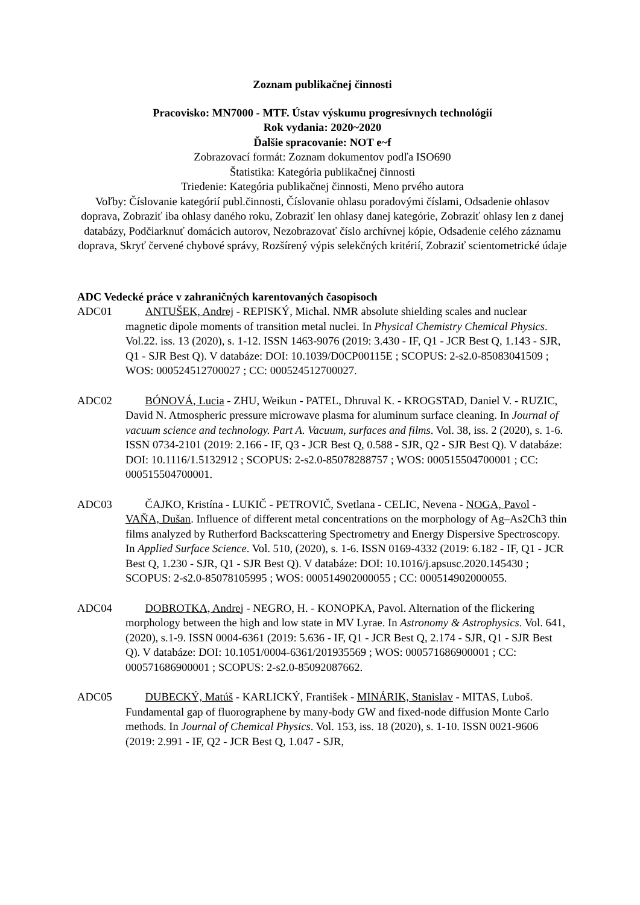Zoznam publikačnej činnosti
Pracovisko: MN7000 - MTF. Ústav výskumu progresívnych technológií
Rok vydania: 2020~2020
Ďalšie spracovanie: NOT e~f
Zobrazovací formát: Zoznam dokumentov podľa ISO690
Štatistika: Kategória publikačnej činnosti
Triedenie: Kategória publikačnej činnosti, Meno prvého autora
Voľby: Číslovanie kategórií publ.činnosti, Číslovanie ohlasu poradovými číslami, Odsadenie ohlasov doprava, Zobraziť iba ohlasy daného roku, Zobraziť len ohlasy danej kategórie, Zobraziť ohlasy len z danej databázy, Podčiarknuť domácich autorov, Nezobrazovať číslo archívnej kópie, Odsadenie celého záznamu doprava, Skryť červené chybové správy, Rozšírený výpis selekčných kritérií, Zobraziť scientometrické údaje
ADC Vedecké práce v zahraničných karentovaných časopisoch
ADC01 ANTUŠEK, Andrej - REPISKÝ, Michal. NMR absolute shielding scales and nuclear magnetic dipole moments of transition metal nuclei. In Physical Chemistry Chemical Physics. Vol.22. iss. 13 (2020), s. 1-12. ISSN 1463-9076 (2019: 3.430 - IF, Q1 - JCR Best Q, 1.143 - SJR, Q1 - SJR Best Q). V databáze: DOI: 10.1039/D0CP00115E ; SCOPUS: 2-s2.0-85083041509 ; WOS: 000524512700027 ; CC: 000524512700027.
ADC02 BÓNOVÁ, Lucia - ZHU, Weikun - PATEL, Dhruval K. - KROGSTAD, Daniel V. - RUZIC, David N. Atmospheric pressure microwave plasma for aluminum surface cleaning. In Journal of vacuum science and technology. Part A. Vacuum, surfaces and films. Vol. 38, iss. 2 (2020), s. 1-6. ISSN 0734-2101 (2019: 2.166 - IF, Q3 - JCR Best Q, 0.588 - SJR, Q2 - SJR Best Q). V databáze: DOI: 10.1116/1.5132912 ; SCOPUS: 2-s2.0-85078288757 ; WOS: 000515504700001 ; CC: 000515504700001.
ADC03 ČAJKO, Kristína - LUKIČ - PETROVIČ, Svetlana - CELIC, Nevena - NOGA, Pavol - VAŇA, Dušan. Influence of different metal concentrations on the morphology of Ag–As2Ch3 thin films analyzed by Rutherford Backscattering Spectrometry and Energy Dispersive Spectroscopy. In Applied Surface Science. Vol. 510, (2020), s. 1-6. ISSN 0169-4332 (2019: 6.182 - IF, Q1 - JCR Best Q, 1.230 - SJR, Q1 - SJR Best Q). V databáze: DOI: 10.1016/j.apsusc.2020.145430 ; SCOPUS: 2-s2.0-85078105995 ; WOS: 000514902000055 ; CC: 000514902000055.
ADC04 DOBROTKA, Andrej - NEGRO, H. - KONOPKA, Pavol. Alternation of the flickering morphology between the high and low state in MV Lyrae. In Astronomy & Astrophysics. Vol. 641, (2020), s.1-9. ISSN 0004-6361 (2019: 5.636 - IF, Q1 - JCR Best Q, 2.174 - SJR, Q1 - SJR Best Q). V databáze: DOI: 10.1051/0004-6361/201935569 ; WOS: 000571686900001 ; CC: 000571686900001 ; SCOPUS: 2-s2.0-85092087662.
ADC05 DUBECKÝ, Matúš - KARLICKÝ, František - MINÁRIK, Stanislav - MITAS, Luboš. Fundamental gap of fluorographene by many-body GW and fixed-node diffusion Monte Carlo methods. In Journal of Chemical Physics. Vol. 153, iss. 18 (2020), s. 1-10. ISSN 0021-9606 (2019: 2.991 - IF, Q2 - JCR Best Q, 1.047 - SJR,